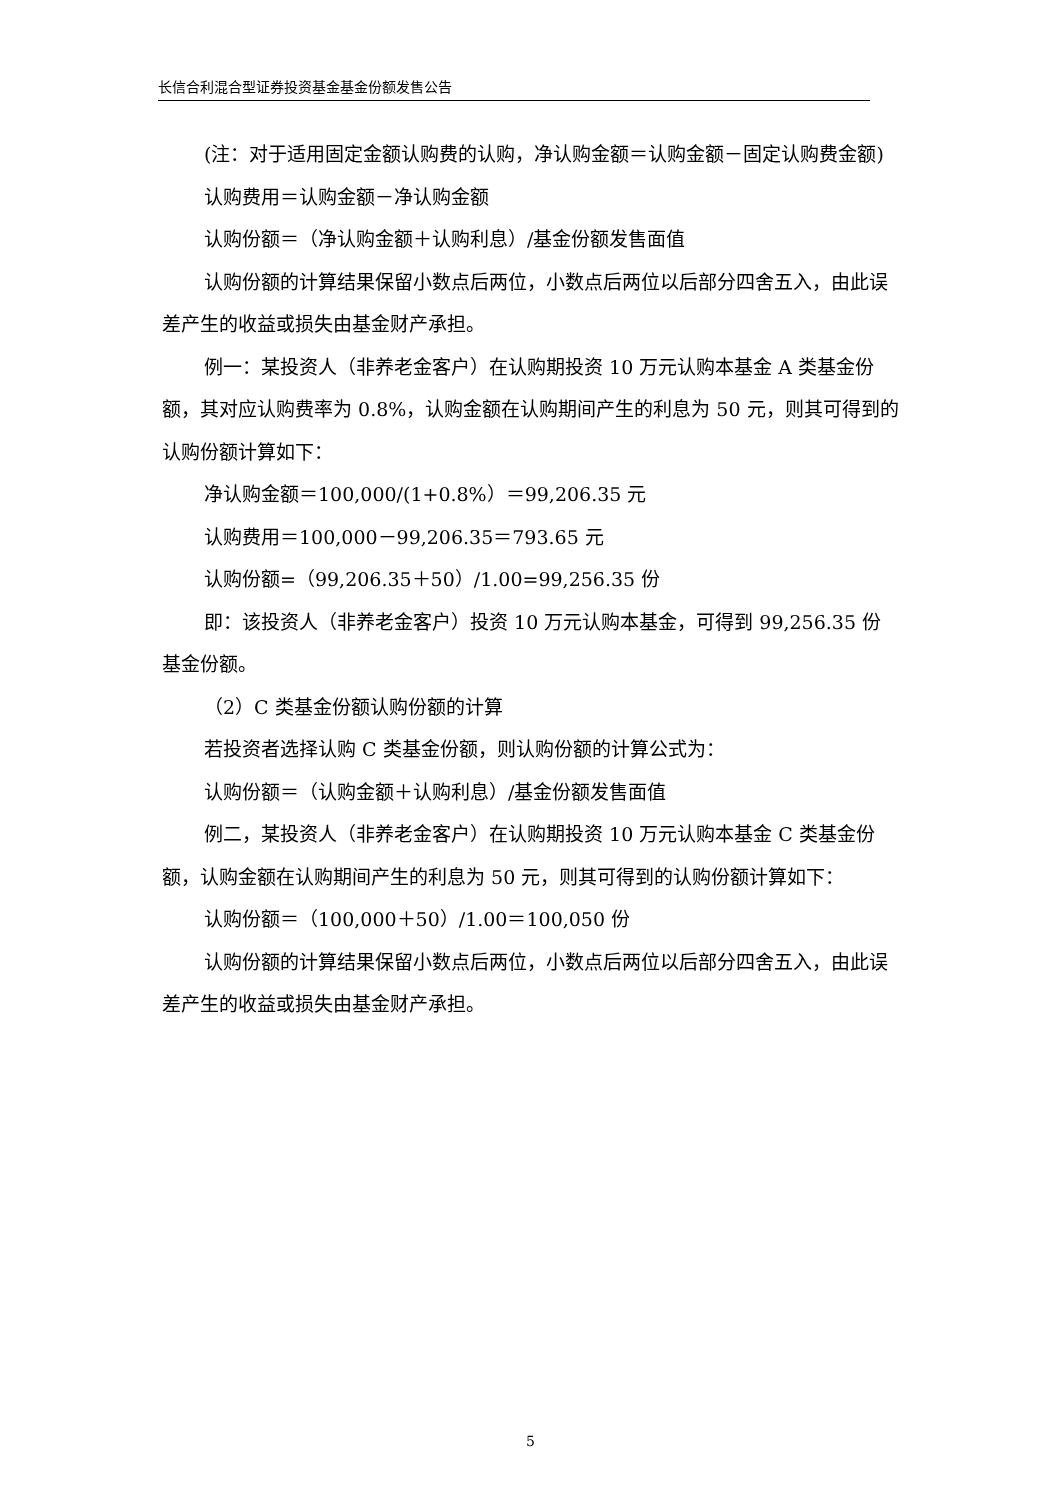长信合利混合型证券投资基金基金份额发售公告
(注：对于适用固定金额认购费的认购，净认购金额＝认购金额－固定认购费金额)
认购费用＝认购金额－净认购金额
认购份额＝（净认购金额＋认购利息）/基金份额发售面值
认购份额的计算结果保留小数点后两位，小数点后两位以后部分四舍五入，由此误差产生的收益或损失由基金财产承担。
例一：某投资人（非养老金客户）在认购期投资 10 万元认购本基金 A 类基金份额，其对应认购费率为 0.8%，认购金额在认购期间产生的利息为 50 元，则其可得到的认购份额计算如下：
净认购金额＝100,000/(1+0.8%）＝99,206.35 元
认购费用＝100,000－99,206.35＝793.65 元
认购份额=（99,206.35＋50）/1.00=99,256.35 份
即：该投资人（非养老金客户）投资 10 万元认购本基金，可得到 99,256.35 份基金份额。
（2）C 类基金份额认购份额的计算
若投资者选择认购 C 类基金份额，则认购份额的计算公式为：
认购份额＝（认购金额＋认购利息）/基金份额发售面值
例二，某投资人（非养老金客户）在认购期投资 10 万元认购本基金 C 类基金份额，认购金额在认购期间产生的利息为 50 元，则其可得到的认购份额计算如下：
认购份额＝（100,000＋50）/1.00＝100,050 份
认购份额的计算结果保留小数点后两位，小数点后两位以后部分四舍五入，由此误差产生的收益或损失由基金财产承担。
5